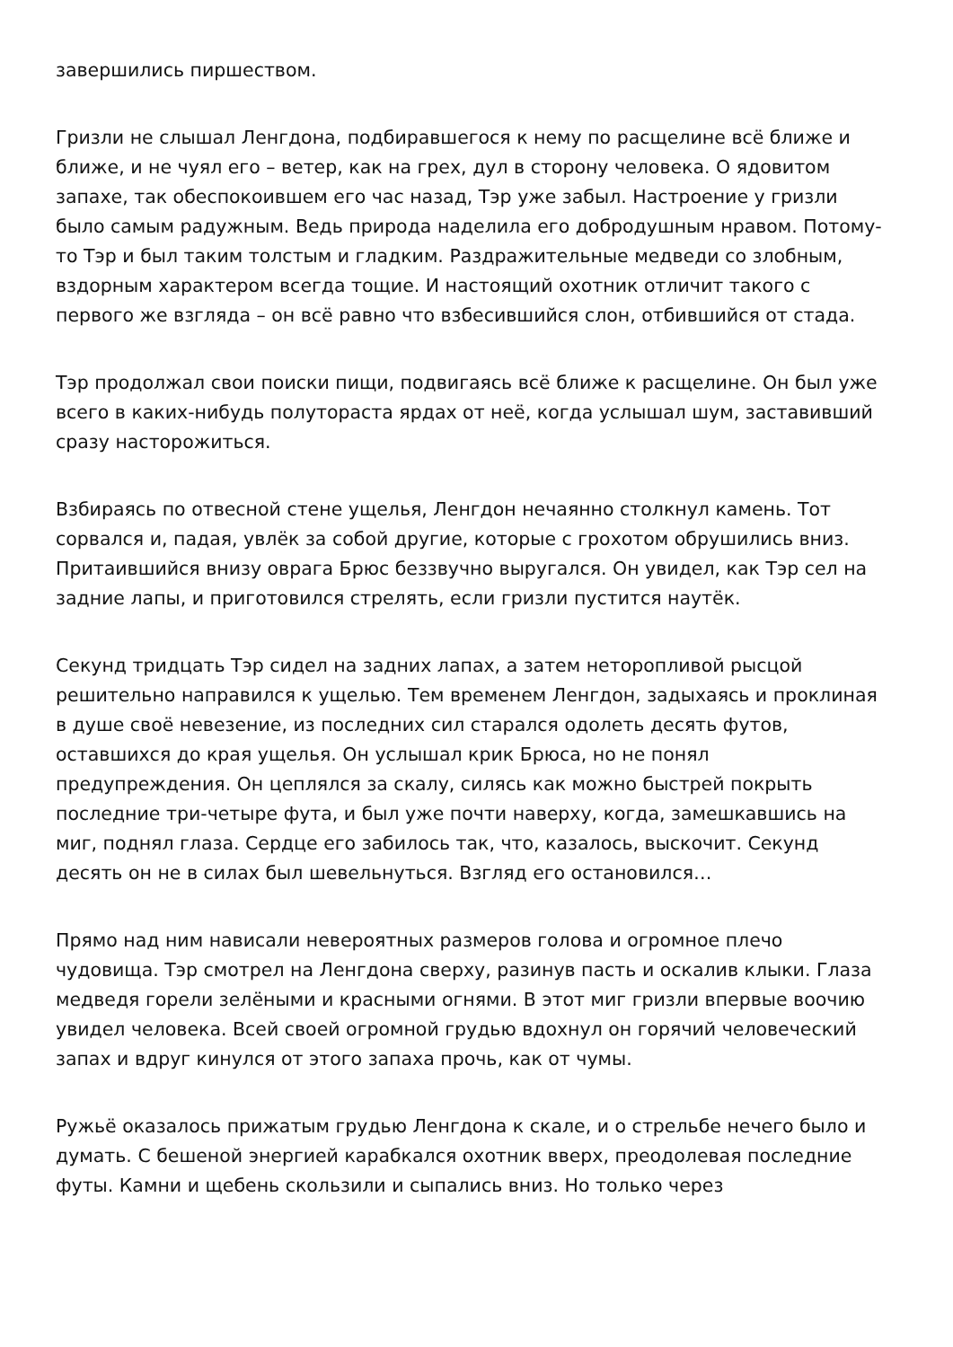завершились пиршеством.
Гризли не слышал Ленгдона, подбиравшегося к нему по расщелине всё ближе и ближе, и не чуял его – ветер, как на грех, дул в сторону человека. О ядовитом запахе, так обеспокоившем его час назад, Тэр уже забыл. Настроение у гризли было самым радужным. Ведь природа наделила его добродушным нравом. Потому-то Тэр и был таким толстым и гладким. Раздражительные медведи со злобным, вздорным характером всегда тощие. И настоящий охотник отличит такого с первого же взгляда – он всё равно что взбесившийся слон, отбившийся от стада.
Тэр продолжал свои поиски пищи, подвигаясь всё ближе к расщелине. Он был уже всего в каких-нибудь полутораста ярдах от неё, когда услышал шум, заставивший сразу насторожиться.
Взбираясь по отвесной стене ущелья, Ленгдон нечаянно столкнул камень. Тот сорвался и, падая, увлёк за собой другие, которые с грохотом обрушились вниз. Притаившийся внизу оврага Брюс беззвучно выругался. Он увидел, как Тэр сел на задние лапы, и приготовился стрелять, если гризли пустится наутёк.
Секунд тридцать Тэр сидел на задних лапах, а затем неторопливой рысцой решительно направился к ущелью. Тем временем Ленгдон, задыхаясь и проклиная в душе своё невезение, из последних сил старался одолеть десять футов, оставшихся до края ущелья. Он услышал крик Брюса, но не понял предупреждения. Он цеплялся за скалу, силясь как можно быстрей покрыть последние три-четыре фута, и был уже почти наверху, когда, замешкавшись на миг, поднял глаза. Сердце его забилось так, что, казалось, выскочит. Секунд десять он не в силах был шевельнуться. Взгляд его остановился…
Прямо над ним нависали невероятных размеров голова и огромное плечо чудовища. Тэр смотрел на Ленгдона сверху, разинув пасть и оскалив клыки. Глаза медведя горели зелёными и красными огнями. В этот миг гризли впервые воочию увидел человека. Всей своей огромной грудью вдохнул он горячий человеческий запах и вдруг кинулся от этого запаха прочь, как от чумы.
Ружьё оказалось прижатым грудью Ленгдона к скале, и о стрельбе нечего было и думать. С бешеной энергией карабкался охотник вверх, преодолевая последние футы. Камни и щебень скользили и сыпались вниз. Но только через